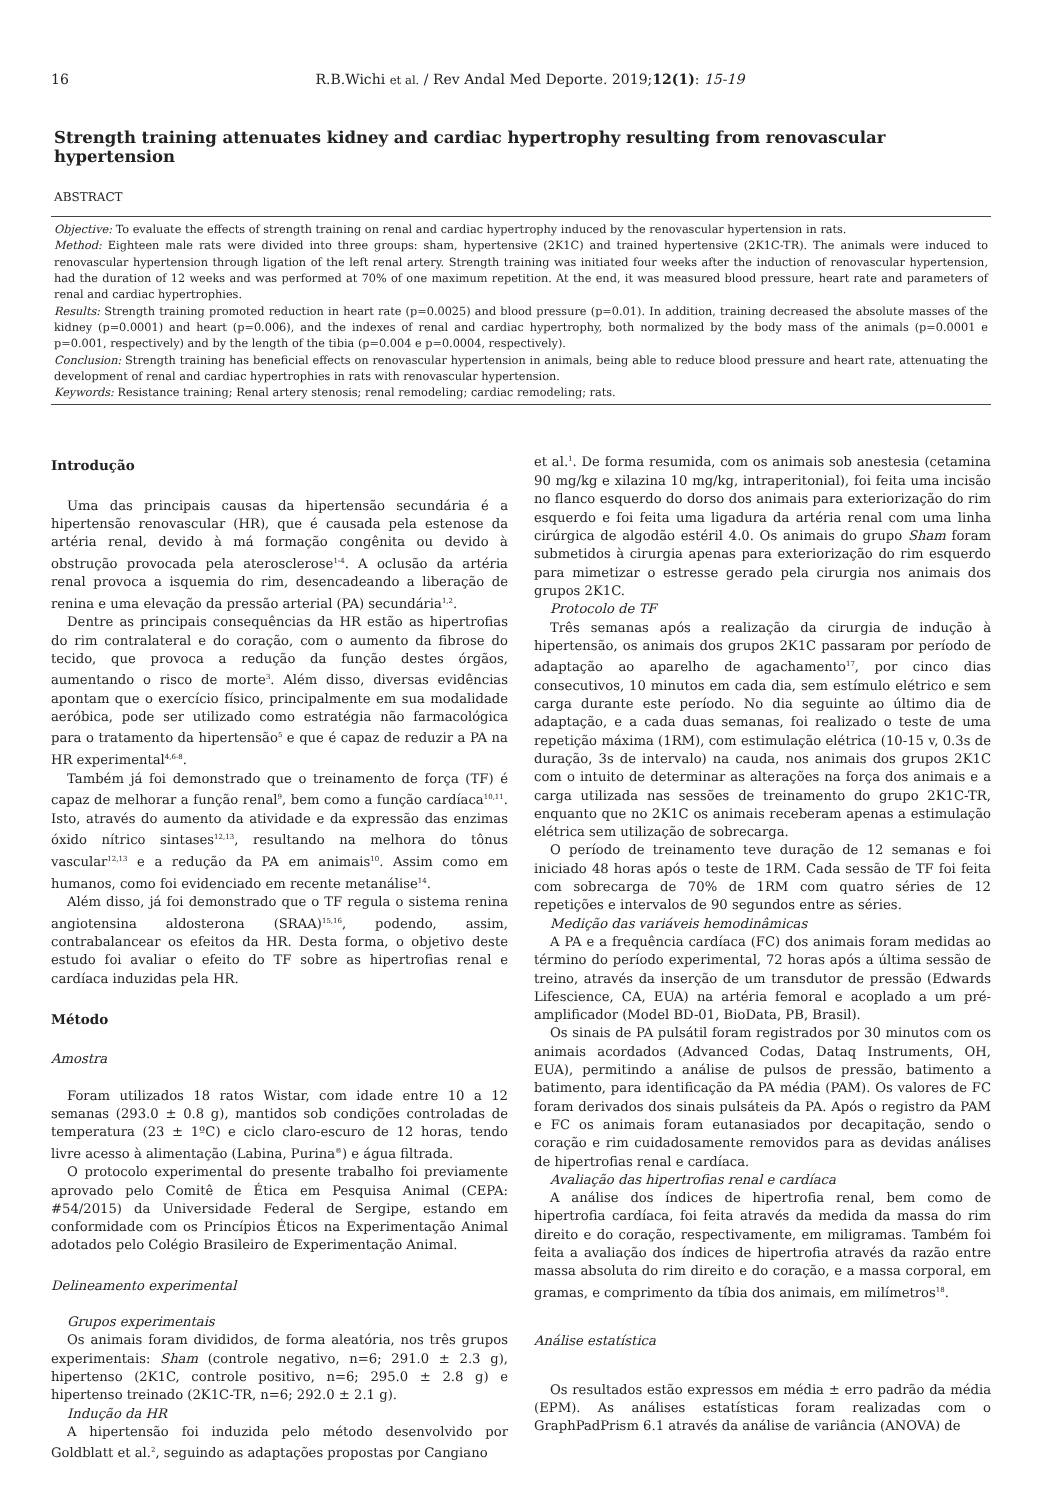16 R.B.Wichi et al. / Rev Andal Med Deporte. 2019;12(1): 15-19
Strength training attenuates kidney and cardiac hypertrophy resulting from renovascular hypertension
ABSTRACT
Objective: To evaluate the effects of strength training on renal and cardiac hypertrophy induced by the renovascular hypertension in rats.
Method: Eighteen male rats were divided into three groups: sham, hypertensive (2K1C) and trained hypertensive (2K1C-TR). The animals were induced to renovascular hypertension through ligation of the left renal artery. Strength training was initiated four weeks after the induction of renovascular hypertension, had the duration of 12 weeks and was performed at 70% of one maximum repetition. At the end, it was measured blood pressure, heart rate and parameters of renal and cardiac hypertrophies.
Results: Strength training promoted reduction in heart rate (p=0.0025) and blood pressure (p=0.01). In addition, training decreased the absolute masses of the kidney (p=0.0001) and heart (p=0.006), and the indexes of renal and cardiac hypertrophy, both normalized by the body mass of the animals (p=0.0001 e p=0.001, respectively) and by the length of the tibia (p=0.004 e p=0.0004, respectively).
Conclusion: Strength training has beneficial effects on renovascular hypertension in animals, being able to reduce blood pressure and heart rate, attenuating the development of renal and cardiac hypertrophies in rats with renovascular hypertension.
Keywords: Resistance training; Renal artery stenosis; renal remodeling; cardiac remodeling; rats.
Introdução
Uma das principais causas da hipertensão secundária é a hipertensão renovascular (HR), que é causada pela estenose da artéria renal, devido à má formação congênita ou devido à obstrução provocada pela aterosclerose<sup>1-4</sup>. A oclusão da artéria renal provoca a isquemia do rim, desencadeando a liberação de renina e uma elevação da pressão arterial (PA) secundária<sup>1,2</sup>.
Dentre as principais consequências da HR estão as hipertrofias do rim contralateral e do coração, com o aumento da fibrose do tecido, que provoca a redução da função destes órgãos, aumentando o risco de morte<sup>3</sup>. Além disso, diversas evidências apontam que o exercício físico, principalmente em sua modalidade aeróbica, pode ser utilizado como estratégia não farmacológica para o tratamento da hipertensão<sup>5</sup> e que é capaz de reduzir a PA na HR experimental<sup>4,6-8</sup>.
Também já foi demonstrado que o treinamento de força (TF) é capaz de melhorar a função renal<sup>9</sup>, bem como a função cardíaca<sup>10,11</sup>. Isto, através do aumento da atividade e da expressão das enzimas óxido nítrico sintases<sup>12,13</sup>, resultando na melhora do tônus vascular<sup>12,13</sup> e a redução da PA em animais<sup>10</sup>. Assim como em humanos, como foi evidenciado em recente metanálise<sup>14</sup>.
Além disso, já foi demonstrado que o TF regula o sistema renina angiotensina aldosterona (SRAA)<sup>15,16</sup>, podendo, assim, contrabalancear os efeitos da HR. Desta forma, o objetivo deste estudo foi avaliar o efeito do TF sobre as hipertrofias renal e cardíaca induzidas pela HR.
Método
Amostra
Foram utilizados 18 ratos Wistar, com idade entre 10 a 12 semanas (293.0 ± 0.8 g), mantidos sob condições controladas de temperatura (23 ± 1ºC) e ciclo claro-escuro de 12 horas, tendo livre acesso à alimentação (Labina, Purina<sup>®</sup>) e água filtrada.
O protocolo experimental do presente trabalho foi previamente aprovado pelo Comitê de Ética em Pesquisa Animal (CEPA: #54/2015) da Universidade Federal de Sergipe, estando em conformidade com os Princípios Éticos na Experimentação Animal adotados pelo Colégio Brasileiro de Experimentação Animal.
Delineamento experimental
Grupos experimentais
Os animais foram divididos, de forma aleatória, nos três grupos experimentais: Sham (controle negativo, n=6; 291.0 ± 2.3 g), hipertenso (2K1C, controle positivo, n=6; 295.0 ± 2.8 g) e hipertenso treinado (2K1C-TR, n=6; 292.0 ± 2.1 g).
Indução da HR
A hipertensão foi induzida pelo método desenvolvido por Goldblatt et al.<sup>2</sup>, seguindo as adaptações propostas por Cangiano
et al.<sup>1</sup>. De forma resumida, com os animais sob anestesia (cetamina 90 mg/kg e xilazina 10 mg/kg, intraperitonial), foi feita uma incisão no flanco esquerdo do dorso dos animais para exteriorização do rim esquerdo e foi feita uma ligadura da artéria renal com uma linha cirúrgica de algodão estéril 4.0. Os animais do grupo Sham foram submetidos à cirurgia apenas para exteriorização do rim esquerdo para mimetizar o estresse gerado pela cirurgia nos animais dos grupos 2K1C.
Protocolo de TF
Três semanas após a realização da cirurgia de indução à hipertensão, os animais dos grupos 2K1C passaram por período de adaptação ao aparelho de agachamento<sup>17</sup>, por cinco dias consecutivos, 10 minutos em cada dia, sem estímulo elétrico e sem carga durante este período. No dia seguinte ao último dia de adaptação, e a cada duas semanas, foi realizado o teste de uma repetição máxima (1RM), com estimulação elétrica (10-15 v, 0.3s de duração, 3s de intervalo) na cauda, nos animais dos grupos 2K1C com o intuito de determinar as alterações na força dos animais e a carga utilizada nas sessões de treinamento do grupo 2K1C-TR, enquanto que no 2K1C os animais receberam apenas a estimulação elétrica sem utilização de sobrecarga.
O período de treinamento teve duração de 12 semanas e foi iniciado 48 horas após o teste de 1RM. Cada sessão de TF foi feita com sobrecarga de 70% de 1RM com quatro séries de 12 repetições e intervalos de 90 segundos entre as séries.
Medição das variáveis hemodinâmicas
A PA e a frequência cardíaca (FC) dos animais foram medidas ao término do período experimental, 72 horas após a última sessão de treino, através da inserção de um transdutor de pressão (Edwards Lifescience, CA, EUA) na artéria femoral e acoplado a um pré-amplificador (Model BD-01, BioData, PB, Brasil).
Os sinais de PA pulsátil foram registrados por 30 minutos com os animais acordados (Advanced Codas, Dataq Instruments, OH, EUA), permitindo a análise de pulsos de pressão, batimento a batimento, para identificação da PA média (PAM). Os valores de FC foram derivados dos sinais pulsáteis da PA. Após o registro da PAM e FC os animais foram eutanasiados por decapitação, sendo o coração e rim cuidadosamente removidos para as devidas análises de hipertrofias renal e cardíaca.
Avaliação das hipertrofias renal e cardíaca
A análise dos índices de hipertrofia renal, bem como de hipertrofia cardíaca, foi feita através da medida da massa do rim direito e do coração, respectivamente, em miligramas. Também foi feita a avaliação dos índices de hipertrofia através da razão entre massa absoluta do rim direito e do coração, e a massa corporal, em gramas, e comprimento da tíbia dos animais, em milímetros<sup>18</sup>.
Análise estatística
Os resultados estão expressos em média ± erro padrão da média (EPM). As análises estatísticas foram realizadas com o GraphPadPrism 6.1 através da análise de variância (ANOVA) de